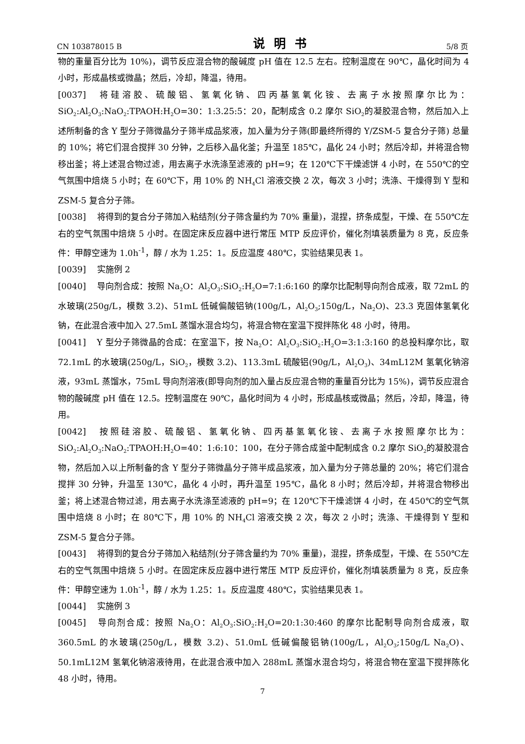CN 103878015 B 说明书 5/8 页
物的重量百分比为 10%)，调节反应混合物的酸碱度 pH 值在 12.5 左右。控制温度在 90℃，晶化时间为 4 小时，形成晶核或微晶；然后，冷却，降温，待用。
[0037] 将硅溶胶、硫酸铝、氢氧化钠、四丙基氢氧化铵、去离子水按照摩尔比为：SiO<sub>2</sub>:Al<sub>2</sub>O<sub>3</sub>:NaO<sub>2</sub>:TPAOH:H<sub>2</sub>O=30：1:3.25:5：20，配制成含 0.2 摩尔 SiO<sub>2</sub>的凝胶混合物，然后加入上述所制备的含 Y 型分子筛微晶分子筛半成品浆液，加入量为分子筛(即最终所得的 Y/ZSM-5 复合分子筛) 总量的 10%；将它们混合搅拌 30 分钟，之后移入晶化釜；升温至 185℃，晶化 24 小时；然后冷却，并将混合物移出釜；将上述混合物过滤，用去离子水洗涤至滤液的 pH=9；在 120℃下干燥滤饼 4 小时，在 550℃的空气氛围中焙烧 5 小时；在 60℃下，用 10% 的 NH<sub>4</sub>Cl 溶液交换 2 次，每次 3 小时；洗涤、干燥得到 Y 型和 ZSM-5 复合分子筛。
[0038] 将得到的复合分子筛加入粘结剂(分子筛含量约为 70% 重量)，混捏，挤条成型，干燥、在 550℃左右的空气氛围中焙烧 5 小时。在固定床反应器中进行常压 MTP 反应评价，催化剂填装质量为 8 克，反应条件：甲醇空速为 1.0h<sup>-1</sup>，醇 / 水为 1.25：1。反应温度 480℃，实验结果见表 1。
[0039] 实施例 2
[0040] 导向剂合成：按照 Na<sub>2</sub>O：Al<sub>2</sub>O<sub>3</sub>:SiO<sub>2</sub>:H<sub>2</sub>O=7:1:6:160 的摩尔比配制导向剂合成液，取 72mL 的水玻璃(250g/L，模数 3.2)、51mL 低碱偏酸铝钠(100g/L，Al<sub>2</sub>O<sub>3</sub>;150g/L，Na<sub>2</sub>O)、23.3 克固体氢氧化钠，在此混合液中加入 27.5mL 蒸馏水混合均匀，将混合物在室温下搅拌陈化 48 小时，待用。
[0041] Y 型分子筛微晶的合成：在室温下，按 Na<sub>2</sub>O：Al<sub>2</sub>O<sub>3</sub>:SiO<sub>2</sub>:H<sub>2</sub>O=3:1:3:160 的总投料摩尔比，取 72.1mL 的水玻璃(250g/L，SiO<sub>2</sub>，模数 3.2)、113.3mL 硫酸铝(90g/L，Al<sub>2</sub>O<sub>3</sub>)、34mL12M 氢氧化钠溶液，93mL 蒸馏水，75mL 导向剂溶液(即导向剂的加入量占反应混合物的重量百分比为 15%)，调节反应混合物的酸碱度 pH 值在 12.5。控制温度在 90℃，晶化时间为 4 小时，形成晶核或微晶；然后，冷却，降温，待用。
[0042] 按照硅溶胶、硫酸铝、氢氧化钠、四丙基氢氧化铵、去离子水按照摩尔比为：SiO<sub>2</sub>:Al<sub>2</sub>O<sub>3</sub>:NaO<sub>2</sub>:TPAOH:H<sub>2</sub>O=40：1:6:10：100，在分子筛合成釜中配制成含 0.2 摩尔 SiO<sub>2</sub>的凝胶混合物，然后加入以上所制备的含 Y 型分子筛微晶分子筛半成品浆液，加入量为分子筛总量的 20%；将它们混合搅拌 30 分钟，升温至 130℃，晶化 4 小时，再升温至 195℃，晶化 8 小时；然后冷却，并将混合物移出釜；将上述混合物过滤，用去离子水洗涤至滤液的 pH=9；在 120℃下干燥滤饼 4 小时，在 450℃的空气氛围中焙烧 8 小时；在 80℃下，用 10% 的 NH<sub>4</sub>Cl 溶液交换 2 次，每次 2 小时；洗涤、干燥得到 Y 型和 ZSM-5 复合分子筛。
[0043] 将得到的复合分子筛加入粘结剂(分子筛含量约为 70% 重量)，混捏，挤条成型，干燥、在 550℃左右的空气氛围中焙烧 5 小时。在固定床反应器中进行常压 MTP 反应评价，催化剂填装质量为 8 克，反应条件：甲醇空速为 1.0h<sup>-1</sup>，醇 / 水为 1.25：1。反应温度 480℃，实验结果见表 1。
[0044] 实施例 3
[0045] 导向剂合成：按照 Na<sub>2</sub>O：Al<sub>2</sub>O<sub>3</sub>:SiO<sub>2</sub>:H<sub>2</sub>O=20:1:30:460 的摩尔比配制导向剂合成液，取 360.5mL 的水玻璃(250g/L，模数 3.2)、51.0mL 低碱偏酸铝钠(100g/L，Al<sub>2</sub>O<sub>3</sub>;150g/L Na<sub>2</sub>O)、50.1mL12M 氢氧化钠溶液待用，在此混合液中加入 288mL 蒸馏水混合均匀，将混合物在室温下搅拌陈化 48 小时，待用。
7